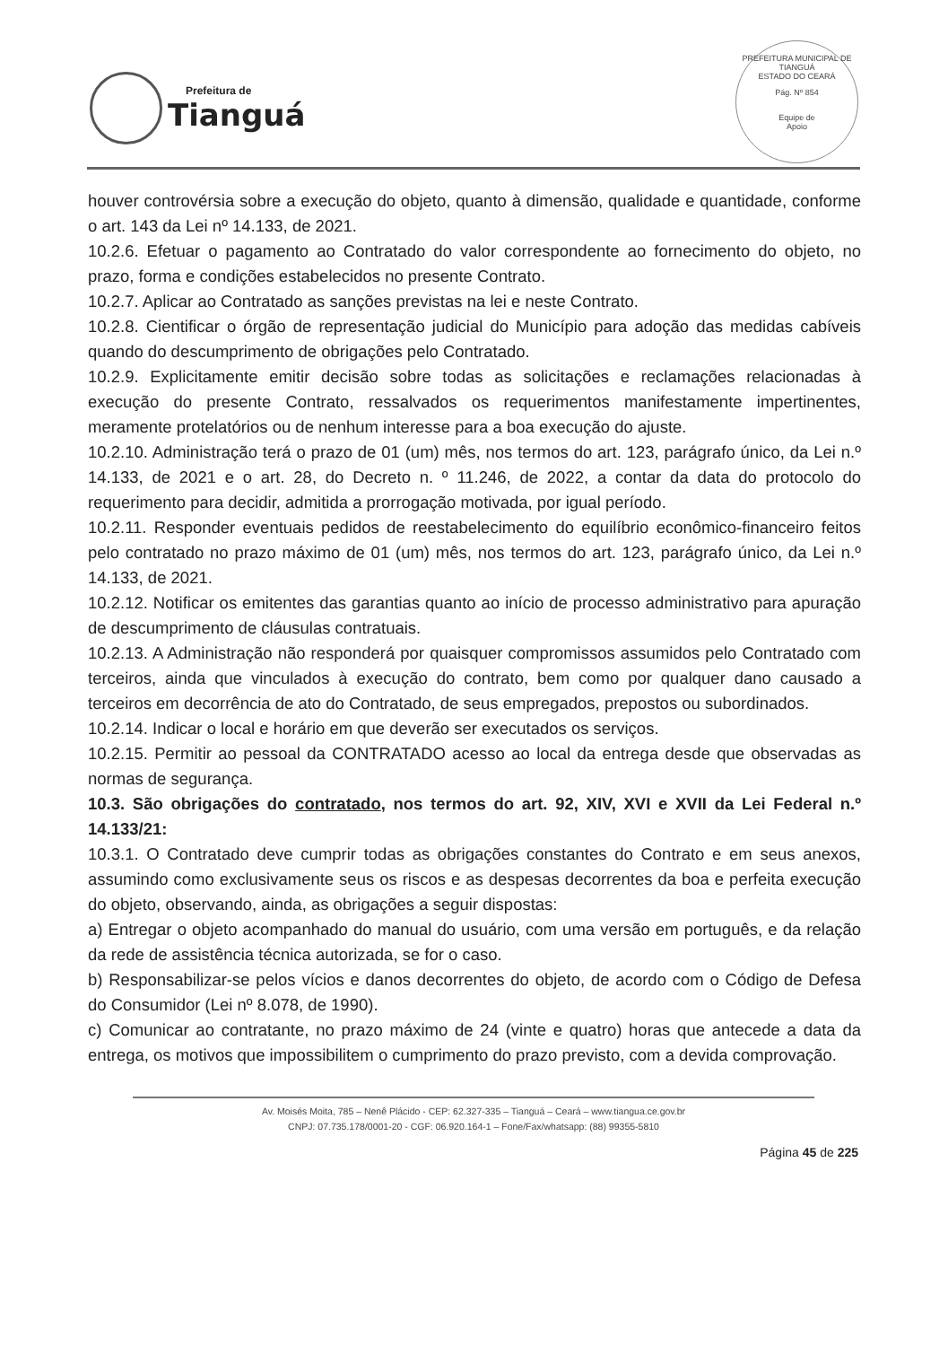Prefeitura de
Tianguá
PREFEITURA MUNICIPAL DE TIANGUÁ
ESTADO DO CEARÁ
Pág. Nº 854
Equipe de
Apoio
houver controvérsia sobre a execução do objeto, quanto à dimensão, qualidade e quantidade, conforme o art. 143 da Lei nº 14.133, de 2021.
10.2.6. Efetuar o pagamento ao Contratado do valor correspondente ao fornecimento do objeto, no prazo, forma e condições estabelecidos no presente Contrato.
10.2.7. Aplicar ao Contratado as sanções previstas na lei e neste Contrato.
10.2.8. Cientificar o órgão de representação judicial do Município para adoção das medidas cabíveis quando do descumprimento de obrigações pelo Contratado.
10.2.9. Explicitamente emitir decisão sobre todas as solicitações e reclamações relacionadas à execução do presente Contrato, ressalvados os requerimentos manifestamente impertinentes, meramente protelatórios ou de nenhum interesse para a boa execução do ajuste.
10.2.10. Administração terá o prazo de 01 (um) mês, nos termos do art. 123, parágrafo único, da Lei n.º 14.133, de 2021 e o art. 28, do Decreto n. º 11.246, de 2022, a contar da data do protocolo do requerimento para decidir, admitida a prorrogação motivada, por igual período.
10.2.11. Responder eventuais pedidos de reestabelecimento do equilíbrio econômico-financeiro feitos pelo contratado no prazo máximo de 01 (um) mês, nos termos do art. 123, parágrafo único, da Lei n.º 14.133, de 2021.
10.2.12. Notificar os emitentes das garantias quanto ao início de processo administrativo para apuração de descumprimento de cláusulas contratuais.
10.2.13. A Administração não responderá por quaisquer compromissos assumidos pelo Contratado com terceiros, ainda que vinculados à execução do contrato, bem como por qualquer dano causado a terceiros em decorrência de ato do Contratado, de seus empregados, prepostos ou subordinados.
10.2.14. Indicar o local e horário em que deverão ser executados os serviços.
10.2.15. Permitir ao pessoal da CONTRATADO acesso ao local da entrega desde que observadas as normas de segurança.
10.3. São obrigações do contratado, nos termos do art. 92, XIV, XVI e XVII da Lei Federal n.º 14.133/21:
10.3.1. O Contratado deve cumprir todas as obrigações constantes do Contrato e em seus anexos, assumindo como exclusivamente seus os riscos e as despesas decorrentes da boa e perfeita execução do objeto, observando, ainda, as obrigações a seguir dispostas:
a) Entregar o objeto acompanhado do manual do usuário, com uma versão em português, e da relação da rede de assistência técnica autorizada, se for o caso.
b) Responsabilizar-se pelos vícios e danos decorrentes do objeto, de acordo com o Código de Defesa do Consumidor (Lei nº 8.078, de 1990).
c) Comunicar ao contratante, no prazo máximo de 24 (vinte e quatro) horas que antecede a data da entrega, os motivos que impossibilitem o cumprimento do prazo previsto, com a devida comprovação.
Av. Moisés Moita, 785 – Nenê Plácido - CEP: 62.327-335 – Tianguá – Ceará – www.tiangua.ce.gov.br
CNPJ: 07.735.178/0001-20 - CGF: 06.920.164-1 – Fone/Fax/whatsapp: (88) 99355-5810
Página 45 de 225